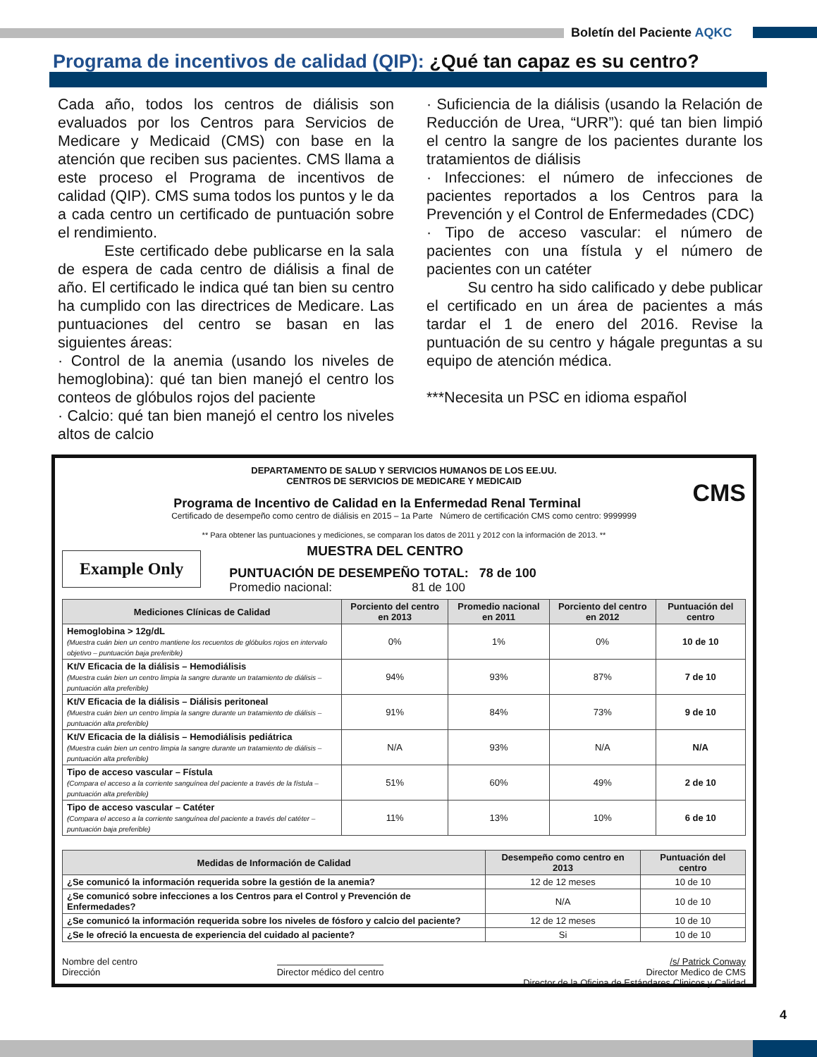Boletín del Paciente AQKC
Programa de incentivos de calidad (QIP): ¿Qué tan capaz es su centro?
Cada año, todos los centros de diálisis son evaluados por los Centros para Servicios de Medicare y Medicaid (CMS) con base en la atención que reciben sus pacientes. CMS llama a este proceso el Programa de incentivos de calidad (QIP). CMS suma todos los puntos y le da a cada centro un certificado de puntuación sobre el rendimiento.
Este certificado debe publicarse en la sala de espera de cada centro de diálisis a final de año. El certificado le indica qué tan bien su centro ha cumplido con las directrices de Medicare. Las puntuaciones del centro se basan en las siguientes áreas:
· Control de la anemia (usando los niveles de hemoglobina): qué tan bien manejó el centro los conteos de glóbulos rojos del paciente
· Calcio: qué tan bien manejó el centro los niveles altos de calcio
· Suficiencia de la diálisis (usando la Relación de Reducción de Urea, “URR”): qué tan bien limpió el centro la sangre de los pacientes durante los tratamientos de diálisis
· Infecciones: el número de infecciones de pacientes reportados a los Centros para la Prevención y el Control de Enfermedades (CDC)
· Tipo de acceso vascular: el número de pacientes con una fístula y el número de pacientes con un catéter
Su centro ha sido calificado y debe publicar el certificado en un área de pacientes a más tardar el 1 de enero del 2016. Revise la puntuación de su centro y hágale preguntas a su equipo de atención médica.
***Necesita un PSC en idioma español
DEPARTAMENTO DE SALUD Y SERVICIOS HUMANOS DE LOS EE.UU.
CENTROS DE SERVICIOS DE MEDICARE Y MEDICAID
CMS
Programa de Incentivo de Calidad en la Enfermedad Renal Terminal
Certificado de desempeño como centro de diálisis en 2015 – 1a Parte Número de certificación CMS como centro: 9999999
** Para obtener las puntuaciones y mediciones, se comparan los datos de 2011 y 2012 con la información de 2013. **
Example Only
MUESTRA DEL CENTRO
PUNTUACIÓN DE DESEMPEÑO TOTAL: 78 de 100
Promedio nacional: 81 de 100
| Mediciones Clínicas de Calidad | Porciento del centro en 2013 | Promedio nacional en 2011 | Porciento del centro en 2012 | Puntuación del centro |
| --- | --- | --- | --- | --- |
| Hemoglobina > 12g/dL (Muestra cuán bien un centro mantiene los recuentos de glóbulos rojos en intervalo objetivo – puntuación baja preferible) | 0% | 1% | 0% | 10 de 10 |
| Kt/V Eficacia de la diálisis – Hemodiálisis (Muestra cuán bien un centro limpia la sangre durante un tratamiento de diálisis – puntuación alta preferible) | 94% | 93% | 87% | 7 de 10 |
| Kt/V Eficacia de la diálisis – Diálisis peritoneal (Muestra cuán bien un centro limpia la sangre durante un tratamiento de diálisis – puntuación alta preferible) | 91% | 84% | 73% | 9 de 10 |
| Kt/V Eficacia de la diálisis – Hemodiálisis pediátrica (Muestra cuán bien un centro limpia la sangre durante un tratamiento de diálisis – puntuación alta preferible) | N/A | 93% | N/A | N/A |
| Tipo de acceso vascular – Fístula (Compara el acceso a la corriente sanguínea del paciente a través de la fístula – puntuación alta preferible) | 51% | 60% | 49% | 2 de 10 |
| Tipo de acceso vascular – Catéter (Compara el acceso a la corriente sanguínea del paciente a través del catéter – puntuación baja preferible) | 11% | 13% | 10% | 6 de 10 |
| Medidas de Información de Calidad | Desempeño como centro en 2013 | Puntuación del centro |
| --- | --- | --- |
| ¿Se comunicó la información requerida sobre la gestión de la anemia? | 12 de 12 meses | 10 de 10 |
| ¿Se comunicó sobre infecciones a los Centros para el Control y Prevención de Enfermedades? | N/A | 10 de 10 |
| ¿Se comunicó la información requerida sobre los niveles de fósforo y calcio del paciente? | 12 de 12 meses | 10 de 10 |
| ¿Se le ofreció la encuesta de experiencia del cuidado al paciente? | Si | 10 de 10 |
Nombre del centro
Dirección
Director médico del centro
/s/ Patrick Conway
Director Medico de CMS
Director de la Oficina de Estándares Clinicos y Calidad
4